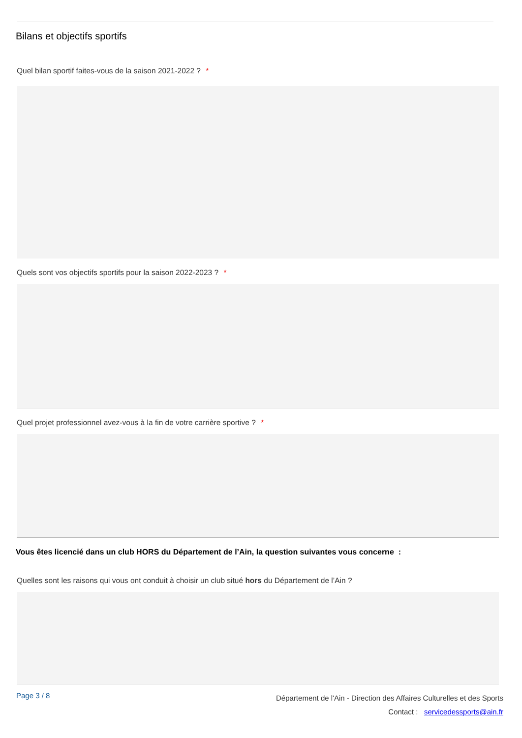Bilans et objectifs sportifs
Quel bilan sportif faites-vous de la saison 2021-2022 ? *
Quels sont vos objectifs sportifs pour la saison 2022-2023 ? *
Quel projet professionnel avez-vous à la fin de votre carrière sportive ? *
Vous êtes licencié dans un club HORS du Département de l’Ain, la question suivantes vous concerne :
Quelles sont les raisons qui vous ont conduit à choisir un club situé hors du Département de l’Ain ?
Page 3 / 8
Département de l'Ain - Direction des Affaires Culturelles et des Sports
Contact : servicedessports@ain.fr